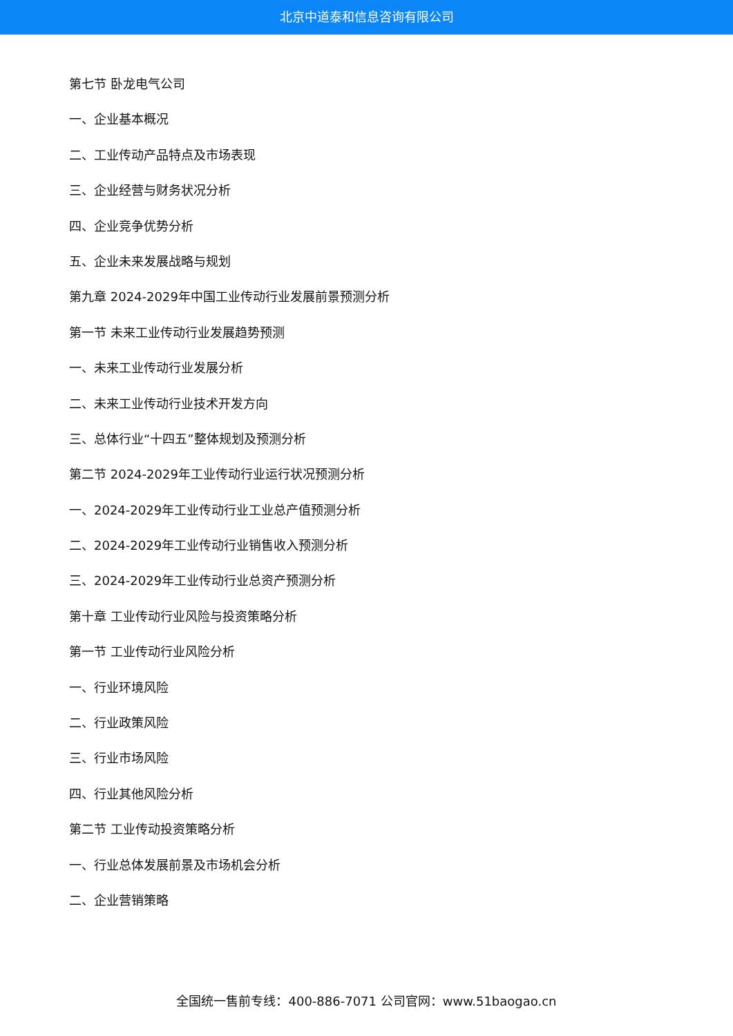北京中道泰和信息咨询有限公司
第七节 卧龙电气公司
一、企业基本概况
二、工业传动产品特点及市场表现
三、企业经营与财务状况分析
四、企业竞争优势分析
五、企业未来发展战略与规划
第九章 2024-2029年中国工业传动行业发展前景预测分析
第一节 未来工业传动行业发展趋势预测
一、未来工业传动行业发展分析
二、未来工业传动行业技术开发方向
三、总体行业“十四五”整体规划及预测分析
第二节 2024-2029年工业传动行业运行状况预测分析
一、2024-2029年工业传动行业工业总产值预测分析
二、2024-2029年工业传动行业销售收入预测分析
三、2024-2029年工业传动行业总资产预测分析
第十章 工业传动行业风险与投资策略分析
第一节 工业传动行业风险分析
一、行业环境风险
二、行业政策风险
三、行业市场风险
四、行业其他风险分析
第二节 工业传动投资策略分析
一、行业总体发展前景及市场机会分析
二、企业营销策略
全国统一售前专线：400-886-7071 公司官网：www.51baogao.cn